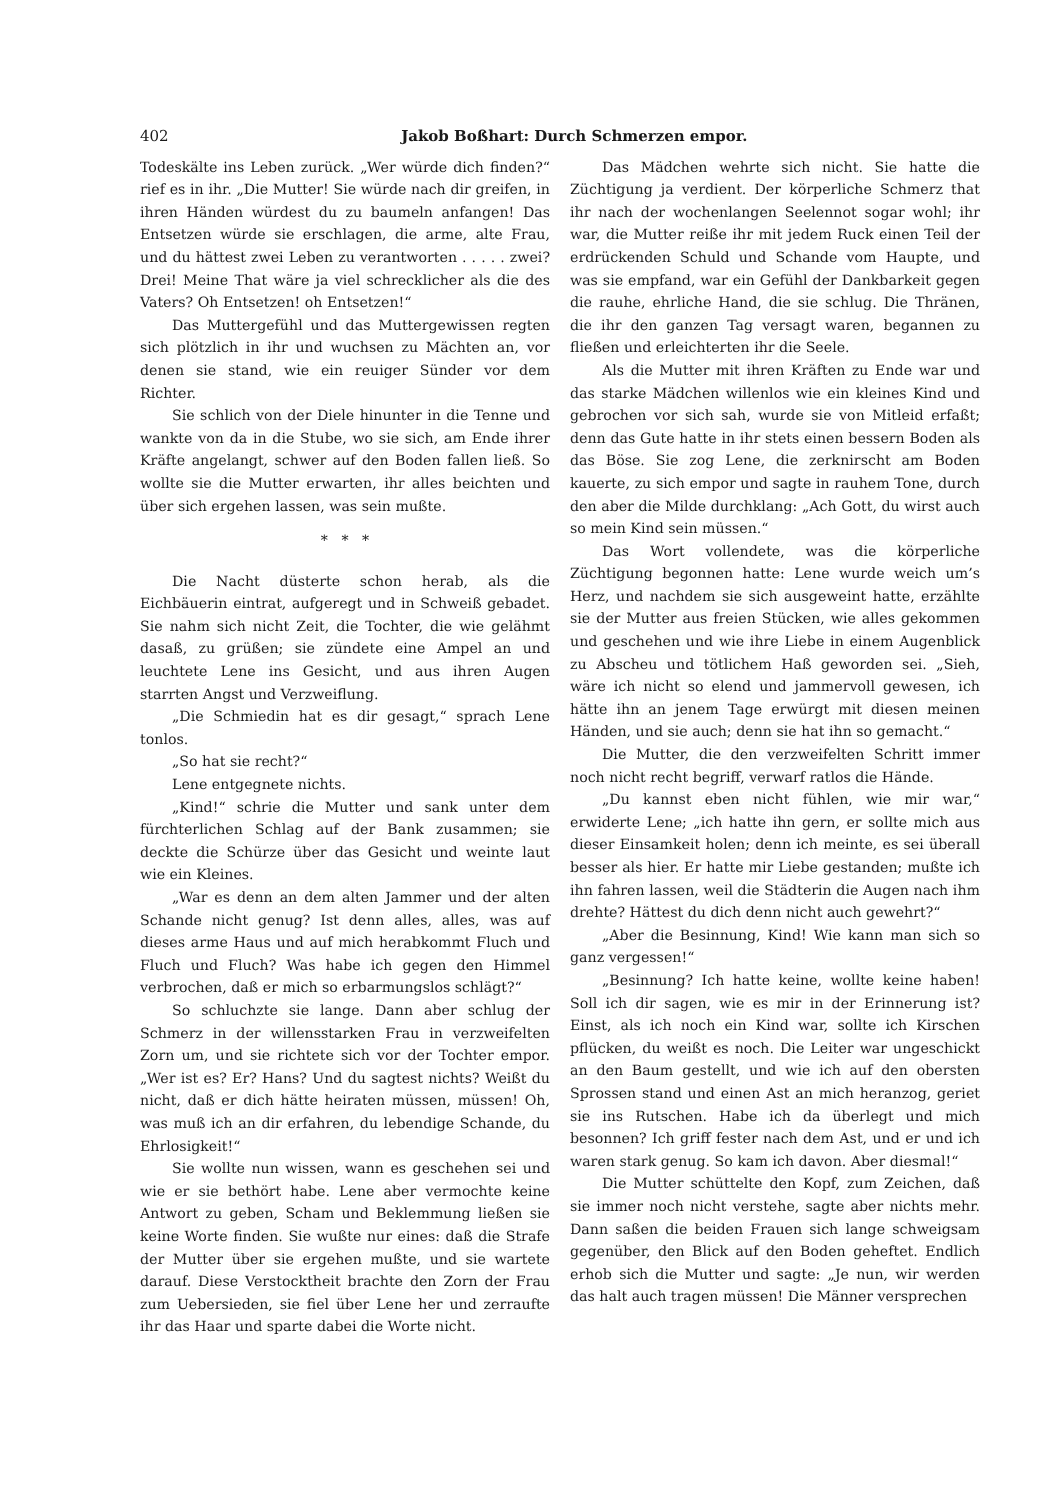402 Jakob Boßhart: Durch Schmerzen empor.
Todeskälte ins Leben zurück. „Wer würde dich finden?“ rief es in ihr. „Die Mutter! Sie würde nach dir greifen, in ihren Händen würdest du zu baumeln anfangen! Das Entsetzen würde sie erschlagen, die arme, alte Frau, und du hättest zwei Leben zu verantworten . . . . . zwei? Drei! Meine That wäre ja viel schrecklicher als die des Vaters? Oh Entsetzen! oh Entsetzen!“
Das Muttergefühl und das Muttergewissen regten sich plötzlich in ihr und wuchsen zu Mächten an, vor denen sie stand, wie ein reuiger Sünder vor dem Richter.
Sie schlich von der Diele hinunter in die Tenne und wankte von da in die Stube, wo sie sich, am Ende ihrer Kräfte angelangt, schwer auf den Boden fallen ließ. So wollte sie die Mutter erwarten, ihr alles beichten und über sich ergehen lassen, was sein mußte.
* * *
Die Nacht düsterte schon herab, als die Eichbäuerin eintrat, aufgeregt und in Schweiß gebadet. Sie nahm sich nicht Zeit, die Tochter, die wie gelähmt dasaß, zu grüßen; sie zündete eine Ampel an und leuchtete Lene ins Gesicht, und aus ihren Augen starrten Angst und Verzweiflung.
„Die Schmiedin hat es dir gesagt,“ sprach Lene tonlos.
„So hat sie recht?“
Lene entgegnete nichts.
„Kind!“ schrie die Mutter und sank unter dem fürchterlichen Schlag auf der Bank zusammen; sie deckte die Schürze über das Gesicht und weinte laut wie ein Kleines.
„War es denn an dem alten Jammer und der alten Schande nicht genug? Ist denn alles, alles, was auf dieses arme Haus und auf mich herabkommt Fluch und Fluch und Fluch? Was habe ich gegen den Himmel verbrochen, daß er mich so erbarmungslos schlägt?“
So schluchzte sie lange. Dann aber schlug der Schmerz in der willensstarken Frau in verzweifelten Zorn um, und sie richtete sich vor der Tochter empor. „Wer ist es? Er? Hans? Und du sagtest nichts? Weißt du nicht, daß er dich hätte heiraten müssen, müssen! Oh, was muß ich an dir erfahren, du lebendige Schande, du Ehrlosigkeit!“
Sie wollte nun wissen, wann es geschehen sei und wie er sie bethört habe. Lene aber vermochte keine Antwort zu geben, Scham und Beklemmung ließen sie keine Worte finden. Sie wußte nur eines: daß die Strafe der Mutter über sie ergehen mußte, und sie wartete darauf. Diese Verstocktheit brachte den Zorn der Frau zum Uebersieden, sie fiel über Lene her und zerraufte ihr das Haar und sparte dabei die Worte nicht.
Das Mädchen wehrte sich nicht. Sie hatte die Züchtigung ja verdient. Der körperliche Schmerz that ihr nach der wochenlangen Seelennot sogar wohl; ihr war, die Mutter reiße ihr mit jedem Ruck einen Teil der erdrückenden Schuld und Schande vom Haupte, und was sie empfand, war ein Gefühl der Dankbarkeit gegen die rauhe, ehrliche Hand, die sie schlug. Die Thränen, die ihr den ganzen Tag versagt waren, begannen zu fließen und erleichterten ihr die Seele.
Als die Mutter mit ihren Kräften zu Ende war und das starke Mädchen willenlos wie ein kleines Kind und gebrochen vor sich sah, wurde sie von Mitleid erfaßt; denn das Gute hatte in ihr stets einen bessern Boden als das Böse. Sie zog Lene, die zerknirscht am Boden kauerte, zu sich empor und sagte in rauhem Tone, durch den aber die Milde durchklang: „Ach Gott, du wirst auch so mein Kind sein müssen.“
Das Wort vollendete, was die körperliche Züchtigung begonnen hatte: Lene wurde weich um’s Herz, und nachdem sie sich ausgeweint hatte, erzählte sie der Mutter aus freien Stücken, wie alles gekommen und geschehen und wie ihre Liebe in einem Augenblick zu Abscheu und tötlichem Haß geworden sei. „Sieh, wäre ich nicht so elend und jammervoll gewesen, ich hätte ihn an jenem Tage erwürgt mit diesen meinen Händen, und sie auch; denn sie hat ihn so gemacht.“
Die Mutter, die den verzweifelten Schritt immer noch nicht recht begriff, verwarf ratlos die Hände.
„Du kannst eben nicht fühlen, wie mir war,“ erwiderte Lene; „ich hatte ihn gern, er sollte mich aus dieser Einsamkeit holen; denn ich meinte, es sei überall besser als hier. Er hatte mir Liebe gestanden; mußte ich ihn fahren lassen, weil die Städterin die Augen nach ihm drehte? Hättest du dich denn nicht auch gewehrt?“
„Aber die Besinnung, Kind! Wie kann man sich so ganz vergessen!“
„Besinnung? Ich hatte keine, wollte keine haben! Soll ich dir sagen, wie es mir in der Erinnerung ist? Einst, als ich noch ein Kind war, sollte ich Kirschen pflücken, du weißt es noch. Die Leiter war ungeschickt an den Baum gestellt, und wie ich auf den obersten Sprossen stand und einen Ast an mich heranzog, geriet sie ins Rutschen. Habe ich da überlegt und mich besonnen? Ich griff fester nach dem Ast, und er und ich waren stark genug. So kam ich davon. Aber diesmal!“
Die Mutter schüttelte den Kopf, zum Zeichen, daß sie immer noch nicht verstehe, sagte aber nichts mehr. Dann saßen die beiden Frauen sich lange schweigsam gegenüber, den Blick auf den Boden geheftet. Endlich erhob sich die Mutter und sagte: „Je nun, wir werden das halt auch tragen müssen! Die Männer versprechen